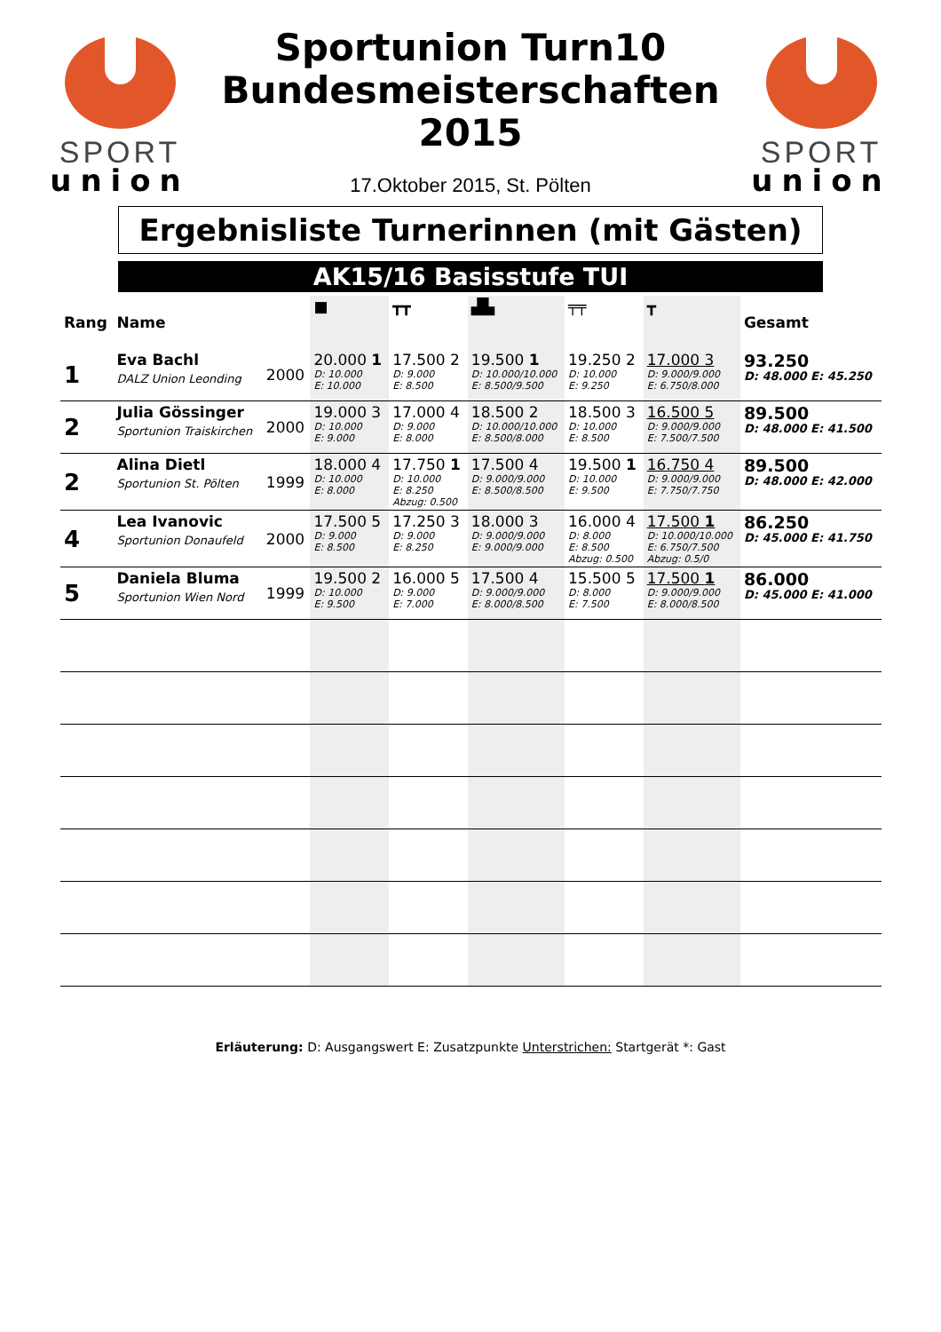SPORT
union
Sportunion Turn10
Bundesmeisterschaften
2015
17.Oktober 2015, St. Pölten
SPORT
union
Ergebnisliste Turnerinnen (mit Gästen)
AK15/16 Basisstufe TUI
| Rang | Name | | ■ | ┳┳ | ▟▙ | ╤╤ | ┳ | Gesamt |
| --- | --- | --- | --- | --- | --- | --- | --- | --- |
| 1 | Eva Bachl DALZ Union Leonding | 2000 | 20.000 1 D: 10.000 E: 10.000 | 17.500 2 D: 9.000 E: 8.500 | 19.500 1 D: 10.000/10.000 E: 8.500/9.500 | 19.250 2 D: 10.000 E: 9.250 | 17.000 3 D: 9.000/9.000 E: 6.750/8.000 | 93.250 D: 48.000 E: 45.250 |
| 2 | Julia Gössinger Sportunion Traiskirchen | 2000 | 19.000 3 D: 10.000 E: 9.000 | 17.000 4 D: 9.000 E: 8.000 | 18.500 2 D: 10.000/10.000 E: 8.500/8.000 | 18.500 3 D: 10.000 E: 8.500 | 16.500 5 D: 9.000/9.000 E: 7.500/7.500 | 89.500 D: 48.000 E: 41.500 |
| 2 | Alina Dietl Sportunion St. Pölten | 1999 | 18.000 4 D: 10.000 E: 8.000 | 17.750 1 D: 10.000 E: 8.250 Abzug: 0.500 | 17.500 4 D: 9.000/9.000 E: 8.500/8.500 | 19.500 1 D: 10.000 E: 9.500 | 16.750 4 D: 9.000/9.000 E: 7.750/7.750 | 89.500 D: 48.000 E: 42.000 |
| 4 | Lea Ivanovic Sportunion Donaufeld | 2000 | 17.500 5 D: 9.000 E: 8.500 | 17.250 3 D: 9.000 E: 8.250 | 18.000 3 D: 9.000/9.000 E: 9.000/9.000 | 16.000 4 D: 8.000 E: 8.500 Abzug: 0.500 | 17.500 1 D: 10.000/10.000 E: 6.750/7.500 Abzug: 0.5/0 | 86.250 D: 45.000 E: 41.750 |
| 5 | Daniela Bluma Sportunion Wien Nord | 1999 | 19.500 2 D: 10.000 E: 9.500 | 16.000 5 D: 9.000 E: 7.000 | 17.500 4 D: 9.000/9.000 E: 8.000/8.500 | 15.500 5 D: 8.000 E: 7.500 | 17.500 1 D: 9.000/9.000 E: 8.000/8.500 | 86.000 D: 45.000 E: 41.000 |
Erläuterung: D: Ausgangswert E: Zusatzpunkte Unterstrichen: Startgerät *: Gast